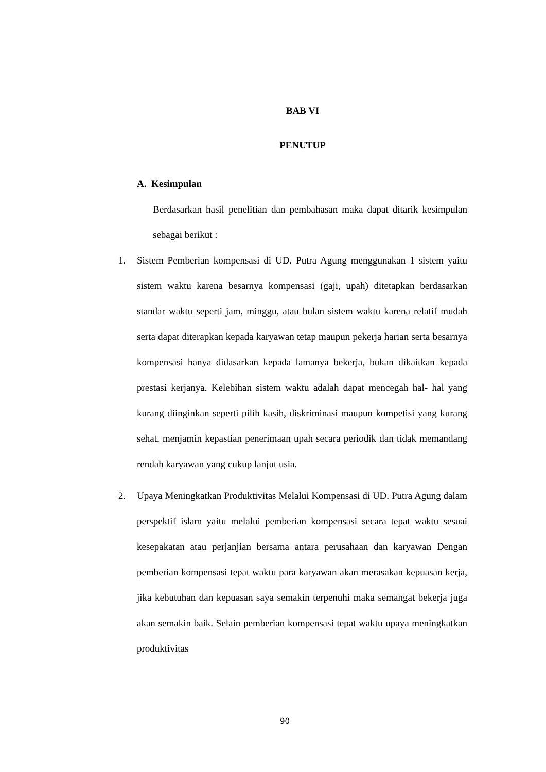BAB VI
PENUTUP
A. Kesimpulan
Berdasarkan hasil penelitian dan pembahasan maka dapat ditarik kesimpulan sebagai berikut :
1. Sistem Pemberian kompensasi di UD. Putra Agung menggunakan 1 sistem yaitu sistem waktu karena besarnya kompensasi (gaji, upah) ditetapkan berdasarkan standar waktu seperti jam, minggu, atau bulan sistem waktu karena relatif mudah serta dapat diterapkan kepada karyawan tetap maupun pekerja harian serta besarnya kompensasi hanya didasarkan kepada lamanya bekerja, bukan dikaitkan kepada prestasi kerjanya. Kelebihan sistem waktu adalah dapat mencegah hal- hal yang kurang diinginkan seperti pilih kasih, diskriminasi maupun kompetisi yang kurang sehat, menjamin kepastian penerimaan upah secara periodik dan tidak memandang rendah karyawan yang cukup lanjut usia.
2. Upaya Meningkatkan Produktivitas Melalui Kompensasi di UD. Putra Agung dalam perspektif islam yaitu melalui pemberian kompensasi secara tepat waktu sesuai kesepakatan atau perjanjian bersama antara perusahaan dan karyawan Dengan pemberian kompensasi tepat waktu para karyawan akan merasakan kepuasan kerja, jika kebutuhan dan kepuasan saya semakin terpenuhi maka semangat bekerja juga akan semakin baik. Selain pemberian kompensasi tepat waktu upaya meningkatkan produktivitas
90